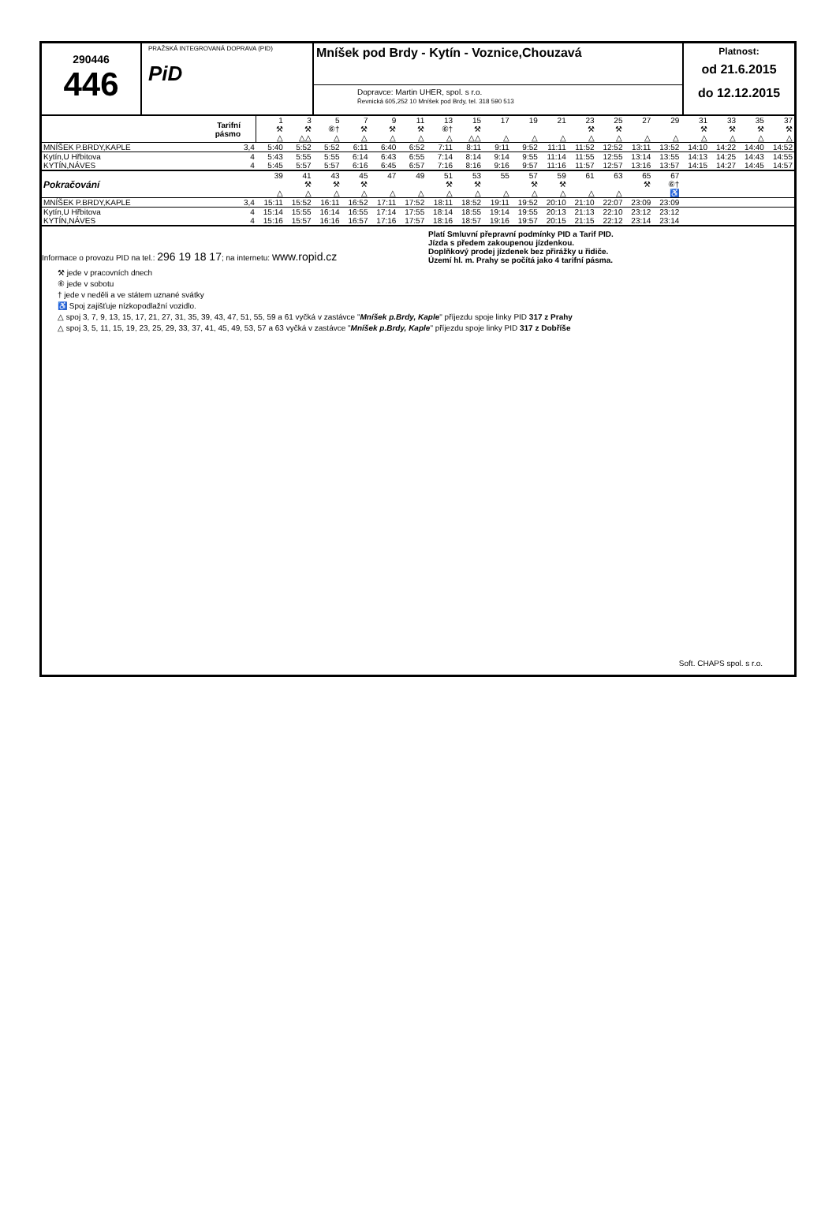290446
446
PRAŽSKÁ INTEGROVANÁ DOPRAVA (PID)
PiD
Mníšek pod Brdy - Kytín - Voznice,Chouzavá
Dopravce: Martin UHER, spol. s r.o.
Řevnická 605,252 10 Mníšek pod Brdy, tel. 318 590 513
Platnost:
od 21.6.2015
do 12.12.2015
| Tarifní pásmo | | 1 | 3 | 5 | 7 | 9 | 11 | 13 | 15 | 17 | 19 | 21 | 23 | 25 | 27 | 29 | 31 | 33 | 35 | 37 |
| | | ⚒ | ⚒ | ⑥† | ⚒ | ⚒ | ⚒ | ⑥† | ⚒ | | | | ⚒ | ⚒ | | | ⚒ | ⚒ | ⚒ | ⚒ |
| | | △ | △△ | △ | △ | △ | △ | △ | △△ | △ | △ | △ | △ | △ | △ | △ | △ | △ | △ | △ |
| MNÍŠEK P.BRDY,KAPLE | 3,4 | 5:40 | 5:52 | 5:52 | 6:11 | 6:40 | 6:52 | 7:11 | 8:11 | 9:11 | 9:52 | 11:11 | 11:52 | 12:52 | 13:11 | 13:52 | 14:10 | 14:22 | 14:40 | 14:52 |
| Kytín,U Hřbitova | 4 | 5:43 | 5:55 | 5:55 | 6:14 | 6:43 | 6:55 | 7:14 | 8:14 | 9:14 | 9:55 | 11:14 | 11:55 | 12:55 | 13:14 | 13:55 | 14:13 | 14:25 | 14:43 | 14:55 |
| KYTÍN,NÁVES | 4 | 5:45 | 5:57 | 5:57 | 6:16 | 6:45 | 6:57 | 7:16 | 8:16 | 9:16 | 9:57 | 11:16 | 11:57 | 12:57 | 13:16 | 13:57 | 14:15 | 14:27 | 14:45 | 14:57 |
| Pokračování | | 39 | 41 | 43 | 45 | 47 | 49 | 51 | 53 | 55 | 57 | 59 | 61 | 63 | 65 | 67 | | | | |
| | | | ⚒ | ⚒ | ⚒ | | | ⚒ | ⚒ | | ⚒ | ⚒ | | | ⚒ | ⑥† | | | | |
| | | △ | △ | △ | △ | △ | △ | △ | △ | △ | △ | △ | △ | △ | | ♿ | | | | |
| MNÍŠEK P.BRDY,KAPLE | 3,4 | 15:11 | 15:52 | 16:11 | 16:52 | 17:11 | 17:52 | 18:11 | 18:52 | 19:11 | 19:52 | 20:10 | 21:10 | 22:07 | 23:09 | 23:09 | | | | |
| Kytín,U Hřbitova | 4 | 15:14 | 15:55 | 16:14 | 16:55 | 17:14 | 17:55 | 18:14 | 18:55 | 19:14 | 19:55 | 20:13 | 21:13 | 22:10 | 23:12 | 23:12 | | | | |
| KYTÍN,NÁVES | 4 | 15:16 | 15:57 | 16:16 | 16:57 | 17:16 | 17:57 | 18:16 | 18:57 | 19:16 | 19:57 | 20:15 | 21:15 | 22:12 | 23:14 | 23:14 | | | | |
Informace o provozu PID na tel.: 296 19 18 17; na internetu: www.ropid.cz
Platí Smluvní přepravní podmínky PID a Tarif PID.
Jízda s předem zakoupenou jízdenkou.
Doplňkový prodej jízdenek bez přirážky u řidiče.
Území hl. m. Prahy se počítá jako 4 tarifní pásma.
⚒ jede v pracovních dnech
⑥ jede v sobotu
† jede v neděli a ve státem uznané svátky
♿ Spoj zajišťuje nízkopodlažní vozidlo.
△ spoj 3, 7, 9, 13, 15, 17, 21, 27, 31, 35, 39, 43, 47, 51, 55, 59 a 61 vyčká v zastávce "Mníšek p.Brdy, Kaple" příjezdu spoje linky PID 317 z Prahy
△ spoj 3, 5, 11, 15, 19, 23, 25, 29, 33, 37, 41, 45, 49, 53, 57 a 63 vyčká v zastávce "Mníšek p.Brdy, Kaple" příjezdu spoje linky PID 317 z Dobříše
Soft. CHAPS spol. s r.o.